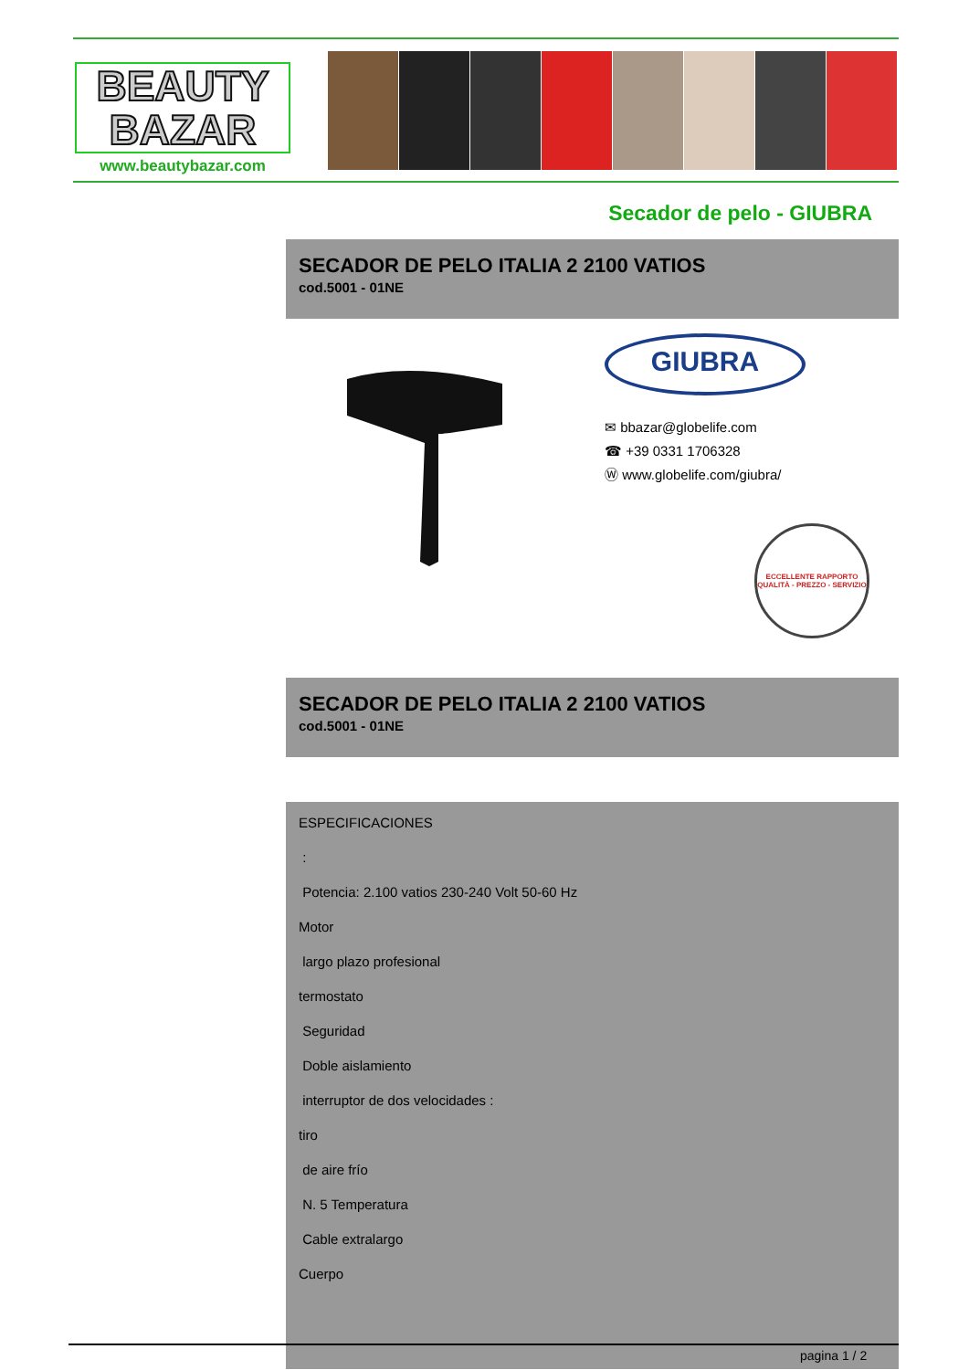BEAUTY
BAZAR
www.beautybazar.com
Secador de pelo - GIUBRA
SECADOR DE PELO ITALIA 2 2100 VATIOS
cod.5001 - 01NE
GIUBRA
✉ bbazar@globelife.com
☎ +39 0331 1706328
Ⓦ www.globelife.com/giubra/
ECCELLENTE RAPPORTO
QUALITÀ - PREZZO - SERVIZIO
SECADOR DE PELO ITALIA 2 2100 VATIOS
cod.5001 - 01NE
ESPECIFICACIONES
:
Potencia: 2.100 vatios 230-240 Volt 50-60 Hz
Motor
largo plazo profesional
termostato
Seguridad
Doble aislamiento
interruptor de dos velocidades :
tiro
de aire frío
N. 5 Temperatura
Cable extralargo
Cuerpo
pagina 1 / 2